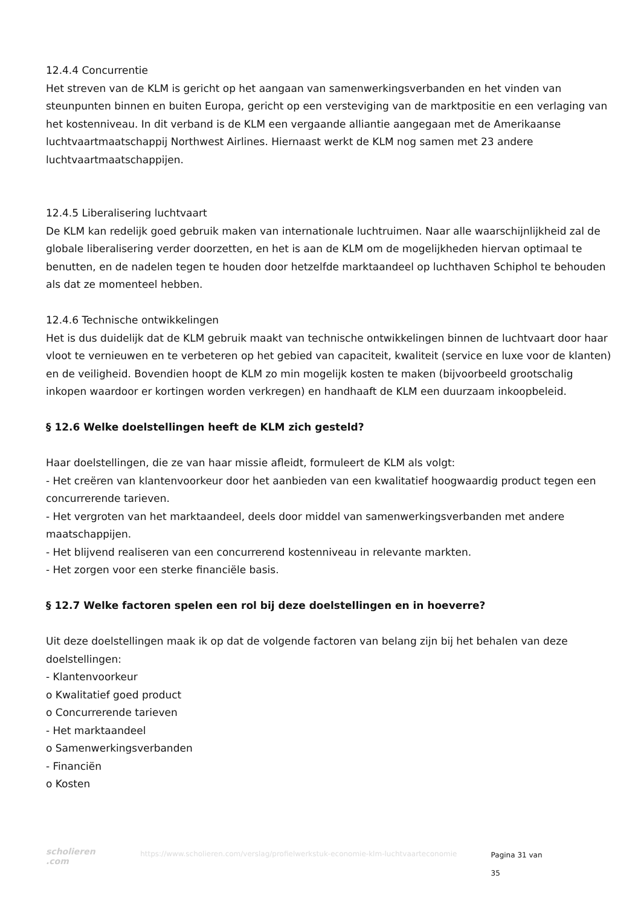12.4.4 Concurrentie
Het streven van de KLM is gericht op het aangaan van samenwerkingsverbanden en het vinden van steunpunten binnen en buiten Europa, gericht op een versteviging van de marktpositie en een verlaging van het kostenniveau. In dit verband is de KLM een vergaande alliantie aangegaan met de Amerikaanse luchtvaartmaatschappij Northwest Airlines. Hiernaast werkt de KLM nog samen met 23 andere luchtvaartmaatschappijen.
12.4.5 Liberalisering luchtvaart
De KLM kan redelijk goed gebruik maken van internationale luchtruimen. Naar alle waarschijnlijkheid zal de globale liberalisering verder doorzetten, en het is aan de KLM om de mogelijkheden hiervan optimaal te benutten, en de nadelen tegen te houden door hetzelfde marktaandeel op luchthaven Schiphol te behouden als dat ze momenteel hebben.
12.4.6 Technische ontwikkelingen
Het is dus duidelijk dat de KLM gebruik maakt van technische ontwikkelingen binnen de luchtvaart door haar vloot te vernieuwen en te verbeteren op het gebied van capaciteit, kwaliteit (service en luxe voor de klanten) en de veiligheid. Bovendien hoopt de KLM zo min mogelijk kosten te maken (bijvoorbeeld grootschalig inkopen waardoor er kortingen worden verkregen) en handhaaft de KLM een duurzaam inkoopbeleid.
§ 12.6 Welke doelstellingen heeft de KLM zich gesteld?
Haar doelstellingen, die ze van haar missie afleidt, formuleert de KLM als volgt:
- Het creëren van klantenvoorkeur door het aanbieden van een kwalitatief hoogwaardig product tegen een concurrerende tarieven.
- Het vergroten van het marktaandeel, deels door middel van samenwerkingsverbanden met andere maatschappijen.
- Het blijvend realiseren van een concurrerend kostenniveau in relevante markten.
- Het zorgen voor een sterke financiële basis.
§ 12.7 Welke factoren spelen een rol bij deze doelstellingen en in hoeverre?
Uit deze doelstellingen maak ik op dat de volgende factoren van belang zijn bij het behalen van deze doelstellingen:
- Klantenvoorkeur
o Kwalitatief goed product
o Concurrerende tarieven
- Het marktaandeel
o Samenwerkingsverbanden
- Financiën
o Kosten
scholieren
.com
https://www.scholieren.com/verslag/profielwerkstuk-economie-klm-luchtvaarteconomie
Pagina 31 van 35